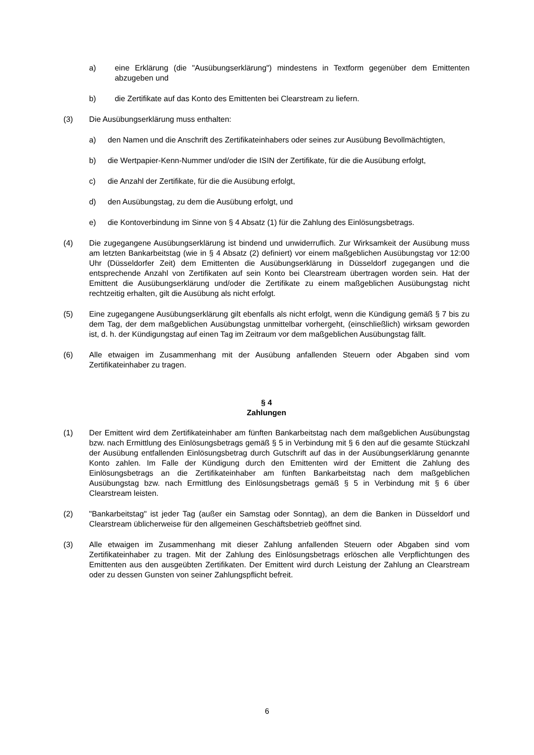a) eine Erklärung (die "Ausübungserklärung") mindestens in Textform gegenüber dem Emittenten abzugeben und
b) die Zertifikate auf das Konto des Emittenten bei Clearstream zu liefern.
(3) Die Ausübungserklärung muss enthalten:
a) den Namen und die Anschrift des Zertifikateinhabers oder seines zur Ausübung Bevollmächtigten,
b) die Wertpapier-Kenn-Nummer und/oder die ISIN der Zertifikate, für die die Ausübung erfolgt,
c) die Anzahl der Zertifikate, für die die Ausübung erfolgt,
d) den Ausübungstag, zu dem die Ausübung erfolgt, und
e) die Kontoverbindung im Sinne von § 4 Absatz (1) für die Zahlung des Einlösungsbetrags.
(4) Die zugegangene Ausübungserklärung ist bindend und unwiderruflich. Zur Wirksamkeit der Ausübung muss am letzten Bankarbeitstag (wie in § 4 Absatz (2) definiert) vor einem maßgeblichen Ausübungstag vor 12:00 Uhr (Düsseldorfer Zeit) dem Emittenten die Ausübungserklärung in Düsseldorf zugegangen und die entsprechende Anzahl von Zertifikaten auf sein Konto bei Clearstream übertragen worden sein. Hat der Emittent die Ausübungserklärung und/oder die Zertifikate zu einem maßgeblichen Ausübungstag nicht rechtzeitig erhalten, gilt die Ausübung als nicht erfolgt.
(5) Eine zugegangene Ausübungserklärung gilt ebenfalls als nicht erfolgt, wenn die Kündigung gemäß § 7 bis zu dem Tag, der dem maßgeblichen Ausübungstag unmittelbar vorhergeht, (einschließlich) wirksam geworden ist, d. h. der Kündigungstag auf einen Tag im Zeitraum vor dem maßgeblichen Ausübungstag fällt.
(6) Alle etwaigen im Zusammenhang mit der Ausübung anfallenden Steuern oder Abgaben sind vom Zertifikateinhaber zu tragen.
§ 4
Zahlungen
(1) Der Emittent wird dem Zertifikateinhaber am fünften Bankarbeitstag nach dem maßgeblichen Ausübungstag bzw. nach Ermittlung des Einlösungsbetrags gemäß § 5 in Verbindung mit § 6 den auf die gesamte Stückzahl der Ausübung entfallenden Einlösungsbetrag durch Gutschrift auf das in der Ausübungserklärung genannte Konto zahlen. Im Falle der Kündigung durch den Emittenten wird der Emittent die Zahlung des Einlösungsbetrags an die Zertifikateinhaber am fünften Bankarbeitstag nach dem maßgeblichen Ausübungstag bzw. nach Ermittlung des Einlösungsbetrags gemäß § 5 in Verbindung mit § 6 über Clearstream leisten.
(2) "Bankarbeitstag" ist jeder Tag (außer ein Samstag oder Sonntag), an dem die Banken in Düsseldorf und Clearstream üblicherweise für den allgemeinen Geschäftsbetrieb geöffnet sind.
(3) Alle etwaigen im Zusammenhang mit dieser Zahlung anfallenden Steuern oder Abgaben sind vom Zertifikateinhaber zu tragen. Mit der Zahlung des Einlösungsbetrags erlöschen alle Verpflichtungen des Emittenten aus den ausgeübten Zertifikaten. Der Emittent wird durch Leistung der Zahlung an Clearstream oder zu dessen Gunsten von seiner Zahlungspflicht befreit.
6